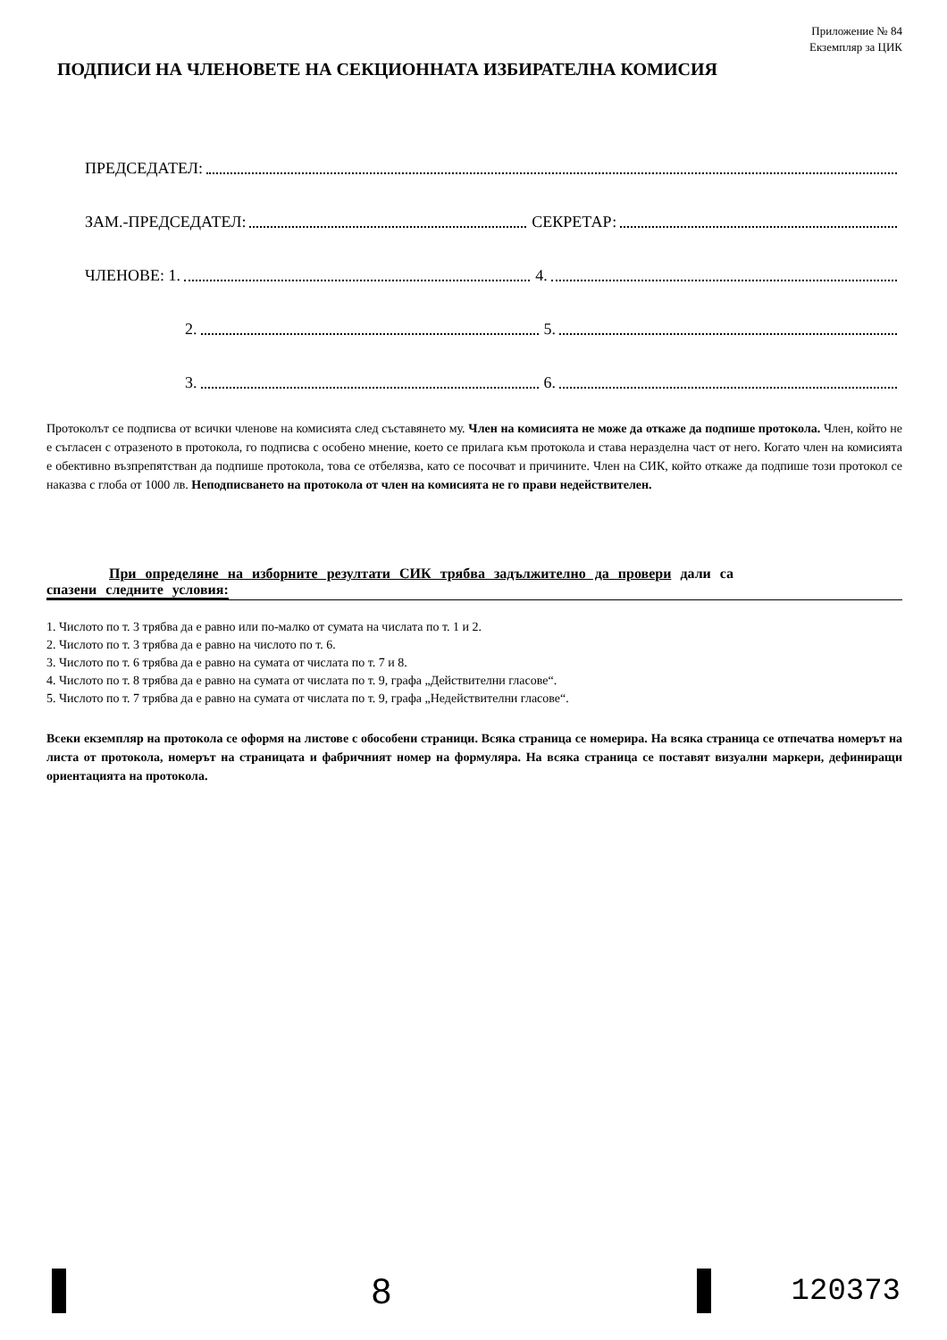Приложение № 84
Екземпляр за ЦИК
ПОДПИСИ НА ЧЛЕНОВЕТЕ НА СЕКЦИОННАТА ИЗБИРАТЕЛНА КОМИСИЯ
ПРЕДСЕДАТЕЛ:
ЗАМ.-ПРЕДСЕДАТЕЛ: СЕКРЕТАР:
ЧЛЕНОВЕ: 1. 4.
2. 5.
3. 6.
Протоколът се подписва от всички членове на комисията след съставянето му. Член на комисията не може да откаже да подпише протокола. Член, който не е съгласен с отразеното в протокола, го подписва с особено мнение, което се прилага към протокола и става неразделна част от него. Когато член на комисията е обективно възпрепятстван да подпише протокола, това се отбелязва, като се посочват и причините. Член на СИК, който откаже да подпише този протокол се наказва с глоба от 1000 лв. Неподписването на протокола от член на комисията не го прави недействителен.
При определяне на изборните резултати СИК трябва задължително да провери дали са
спазени следните условия:
1. Числото по т. 3 трябва да е равно или по-малко от сумата на числата по т. 1 и 2.
2. Числото по т. 3 трябва да е равно на числото по т. 6.
3. Числото по т. 6 трябва да е равно на сумата от числата по т. 7 и 8.
4. Числото по т. 8 трябва да е равно на сумата от числата по т. 9, графа „Действителни гласове“.
5. Числото по т. 7 трябва да е равно на сумата от числата по т. 9, графа „Недействителни гласове“.
Всеки екземпляр на протокола се оформя на листове с обособени страници. Всяка страница се номерира. На всяка страница се отпечатва номерът на листа от протокола, номерът на страницата и фабричният номер на формуляра. На всяка страница се поставят визуални маркери, дефиниращи ориентацията на протокола.
8
120373